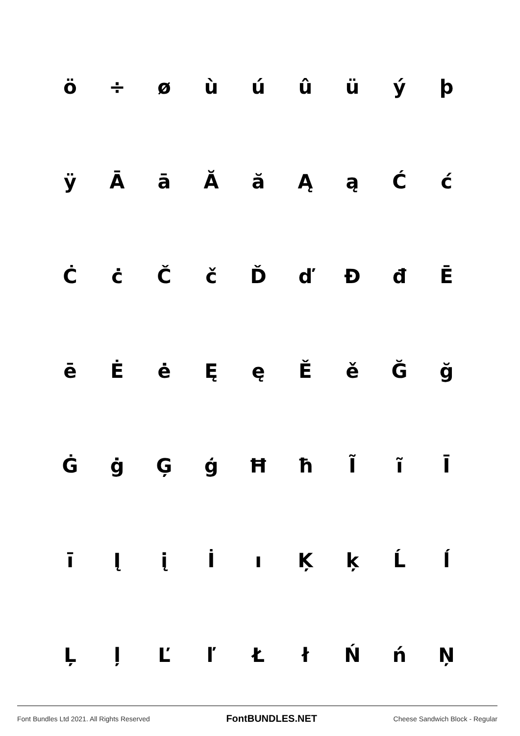| ö | ÷ | ø | ù | ú | û | ü | ý | þ |
| ÿ | Ā | ā | Ă | ă | Ą | ą | Ć | ć |
| Ċ | ċ | Č | č | Ď | ď | Đ | đ | Ē |
| ē | Ė | ė | Ę | ę | Ě | ě | Ğ | ğ |
| Ġ | ġ | Ģ | ģ | Ħ | ħ | Ĩ | ĩ | Ī |
| ī | Į | į | İ | ı | Ķ | ķ | Ĺ | ĺ |
| Ļ | ļ | Ľ | ľ | Ł | ł | Ń | ń | Ņ |
Font Bundles Ltd 2021. All Rights Reserved FontBUNDLES.NET Cheese Sandwich Block - Regular